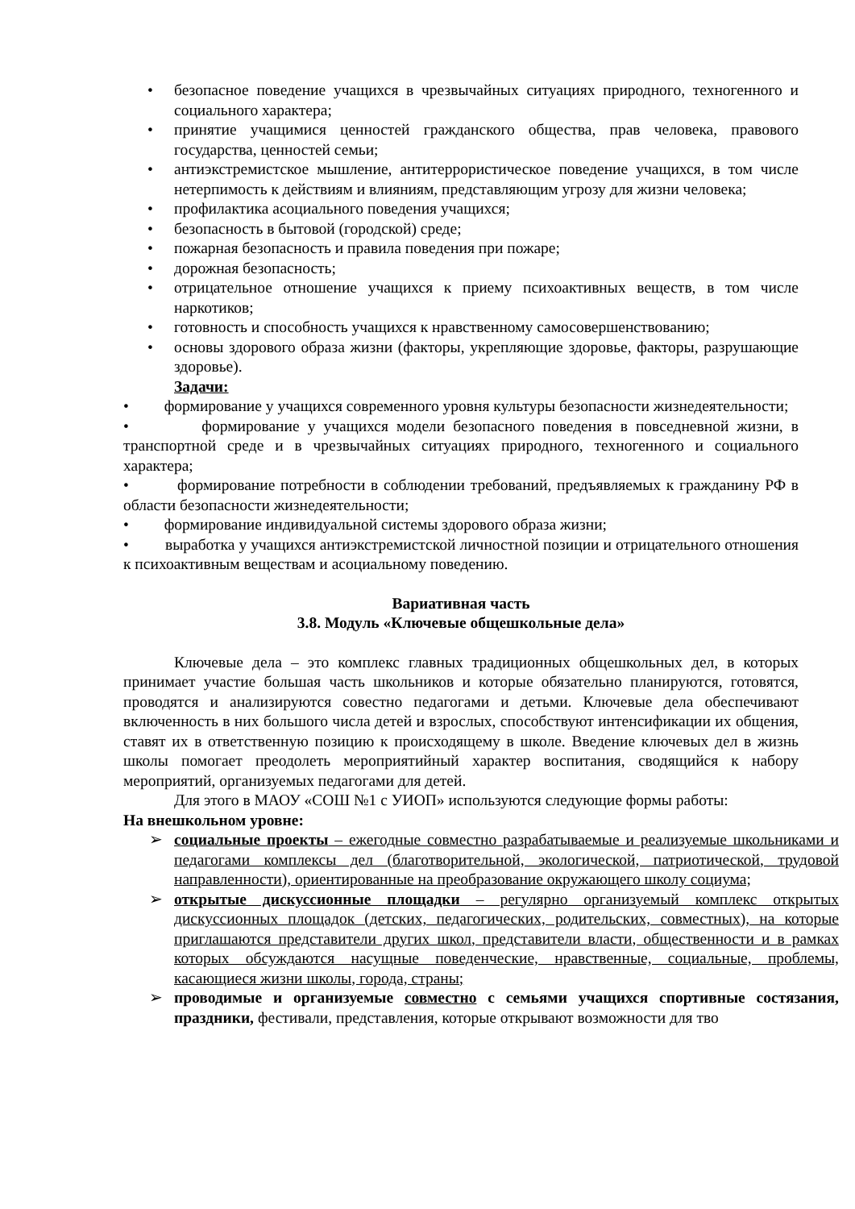• безопасное поведение учащихся в чрезвычайных ситуациях природного, техногенного и социального характера;
• принятие учащимися ценностей гражданского общества, прав человека, правового государства, ценностей семьи;
• антиэкстремистское мышление, антитеррористическое поведение учащихся, в том числе нетерпимость к действиям и влияниям, представляющим угрозу для жизни человека;
• профилактика асоциального поведения учащихся;
• безопасность в бытовой (городской) среде;
• пожарная безопасность и правила поведения при пожаре;
• дорожная безопасность;
• отрицательное отношение учащихся к приему психоактивных веществ, в том числе наркотиков;
• готовность и способность учащихся к нравственному самосовершенствованию;
• основы здорового образа жизни (факторы, укрепляющие здоровье, факторы, разрушающие здоровье).
Задачи:
• формирование у учащихся современного уровня культуры безопасности жизнедеятельности;
• формирование у учащихся модели безопасного поведения в повседневной жизни, в транспортной среде и в чрезвычайных ситуациях природного, техногенного и социального характера;
• формирование потребности в соблюдении требований, предъявляемых к гражданину РФ в области безопасности жизнедеятельности;
• формирование индивидуальной системы здорового образа жизни;
• выработка у учащихся антиэкстремистской личностной позиции и отрицательного отношения к психоактивным веществам и асоциальному поведению.
Вариативная часть
3.8. Модуль «Ключевые общешкольные дела»
Ключевые дела – это комплекс главных традиционных общешкольных дел, в которых принимает участие большая часть школьников и которые обязательно планируются, готовятся, проводятся и анализируются совестно педагогами и детьми. Ключевые дела обеспечивают включенность в них большого числа детей и взрослых, способствуют интенсификации их общения, ставят их в ответственную позицию к происходящему в школе. Введение ключевых дел в жизнь школы помогает преодолеть мероприятийный характер воспитания, сводящийся к набору мероприятий, организуемых педагогами для детей.
Для этого в МАОУ «СОШ №1 с УИОП» используются следующие формы работы:
На внешкольном уровне:
➢ социальные проекты – ежегодные совместно разрабатываемые и реализуемые школьниками и педагогами комплексы дел (благотворительной, экологической, патриотической, трудовой направленности), ориентированные на преобразование окружающего школу социума;
➢ открытые дискуссионные площадки – регулярно организуемый комплекс открытых дискуссионных площадок (детских, педагогических, родительских, совместных), на которые приглашаются представители других школ, представители власти, общественности и в рамках которых обсуждаются насущные поведенческие, нравственные, социальные, проблемы, касающиеся жизни школы, города, страны;
➢ проводимые и организуемые совместно с семьями учащихся спортивные состязания, праздники, фестивали, представления, которые открывают возможности для тво